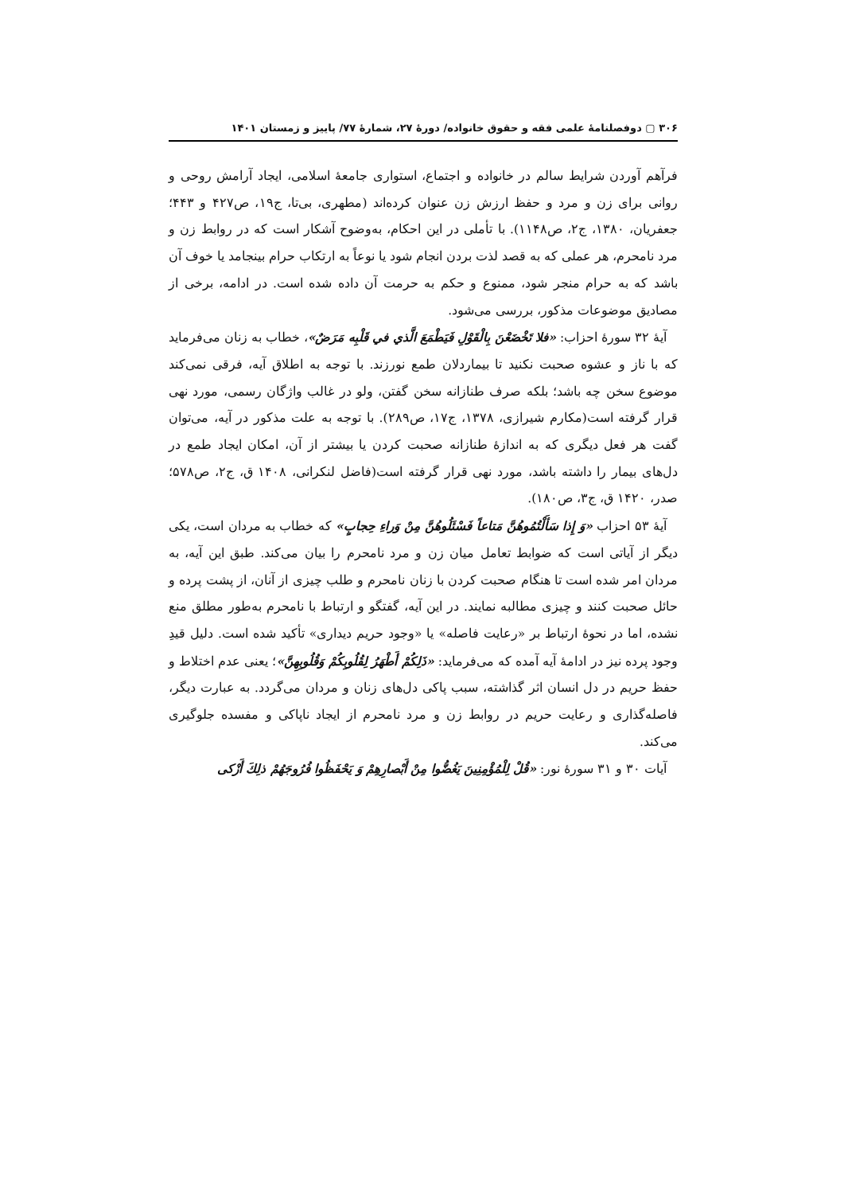۳۰۶ ▢ دوفصلنامۀ علمی فقه و حقوق خانواده/ دورۀ ۲۷، شمارۀ ۷۷/ پاییز و زمستان ۱۴۰۱
فرآهم آوردن شرایط سالم در خانواده و اجتماع، استواری جامعۀ اسلامی، ایجاد آرامش روحی و روانی برای زن و مرد و حفظ ارزش زن عنوان کرده‌اند (مطهری، بی‌تا، ج۱۹، ص۴۲۷ و ۴۴۳؛ جعفریان، ۱۳۸۰، ج۲، ص۱۱۴۸). با تأملی در این احکام، به‌وضوح آشکار است که در روابط زن و مرد نامحرم، هر عملی که به قصد لذت بردن انجام شود یا نوعاً به ارتکاب حرام بینجامد یا خوف آن باشد که به حرام منجر شود، ممنوع و حکم به حرمت آن داده شده است. در ادامه، برخی از مصادیق موضوعات مذکور، بررسی می‌شود.
آیۀ ۳۲ سورۀ احزاب: «فلا تَخْضَعْنَ بِالْقَوْلِ فَيَطْمَعَ الَّذي في قَلْبِه مَرَضٌ»، خطاب به زنان می‌فرماید که با ناز و عشوه صحبت نکنید تا بیماردلان طمع نورزند. با توجه به اطلاق آیه، فرقی نمی‌کند موضوع سخن چه باشد؛ بلکه صرف طنازانه سخن گفتن، ولو در غالب واژگان رسمی، مورد نهی قرار گرفته است(مکارم شیرازی، ۱۳۷۸، ج۱۷، ص۲۸۹). با توجه به علت مذکور در آیه، می‌توان گفت هر فعل دیگری که به اندازۀ طنازانه صحبت کردن یا بیشتر از آن، امکان ایجاد طمع در دل‌های بیمار را داشته باشد، مورد نهی قرار گرفته است(فاضل لنکرانی، ۱۴۰۸ ق، ج۲، ص۵۷۸؛ صدر، ۱۴۲۰ ق، ج۳، ص۱۸۰).
آیۀ ۵۳ احزاب «وَ إِذا سَأَلْتُمُوهُنَّ مَتاعاً فَسْئَلُوهُنَّ مِنْ وَراءِ حِجابٍ» که خطاب به مردان است، یکی دیگر از آیاتی است که ضوابط تعامل میان زن و مرد نامحرم را بیان می‌کند. طبق این آیه، به مردان امر شده است تا هنگام صحبت کردن با زنان نامحرم و طلب چیزی از آنان، از پشت پرده و حائل صحبت کنند و چیزی مطالبه نمایند. در این آیه، گفتگو و ارتباط با نامحرم به‌طور مطلق منع نشده، اما در نحوۀ ارتباط بر «رعایت فاصله» یا «وجود حریم دیداری» تأکید شده است. دلیل قیدِ وجود پرده نیز در ادامۀ آیه آمده که می‌فرماید: «ذَلِكُمْ أَطْهَرُ لِقُلُوبِكُمْ وَقُلُوبِهِنَّ»؛ یعنی عدم اختلاط و حفظ حریم در دل انسان اثر گذاشته، سبب پاکی دل‌های زنان و مردان می‌گردد. به عبارت دیگر، فاصله‌گذاری و رعایت حریم در روابط زن و مرد نامحرم از ایجاد ناپاکی و مفسده جلوگیری می‌کند.
آیات ۳۰ و ۳۱ سورۀ نور: «قُلْ لِلْمُؤْمِنِينَ يَغُضُّوا مِنْ أَبْصارِهِمْ وَ يَحْفَظُوا فُرُوجَهُمْ ذلِكَ أَزْكى